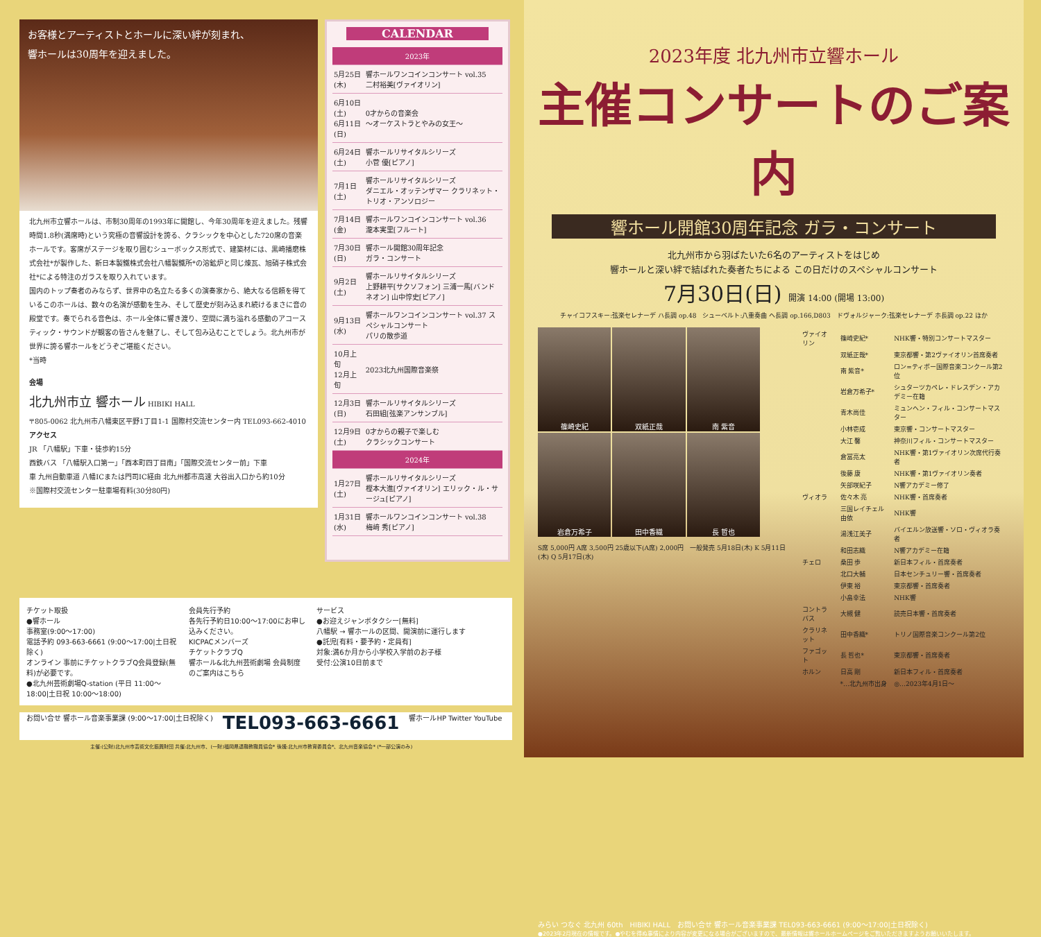お客様とアーティストとホールに深い絆が刻まれ、
響ホールは30周年を迎えました。
北九州市立響ホールは、市制30周年の1993年に開館し、今年30周年を迎えました。残響時間1.8秒(満席時)という究極の音響設計を誇る、クラシックを中心とした720席の音楽ホールです。客席がステージを取り囲むシューボックス形式で、建築材には、黒崎播磨株式会社*が製作した、新日本製鐵株式会社八幡製鐵所*の溶鉱炉と同じ煉瓦、旭硝子株式会社*による特注のガラスを取り入れています。
国内のトップ奏者のみならず、世界中の名立たる多くの演奏家から、絶大なる信頼を得ているこのホールは、数々の名演が感動を生み、そして歴史が刻み込まれ続けるまさに音の殿堂です。奏でられる音色は、ホール全体に響き渡り、空間に満ち溢れる感動のアコースティック・サウンドが観客の皆さんを魅了し、そして包み込むことでしょう。北九州市が世界に誇る響ホールをどうぞご堪能ください。
*当時
会場
北九州市立 響ホール HIBIKI HALL
〒805-0062 北九州市八幡東区平野1丁目1-1 国際村交流センター内 TEL093-662-4010
アクセス
JR 「八幡駅」下車・徒歩約15分
西鉄バス 「八幡駅入口第一」「西本町四丁目南」「国際交流センター前」下車
車 九州自動車道 八幡ICまたは門司IC経由 北九州都市高速 大谷出入口から約10分
※国際村交流センター駐車場有料(30分80円)
CALENDAR
| 2023年 | |
| 5月25日(木) | 響ホールワンコインコンサート vol.35 二村裕美[ヴァイオリン] |
| 6月10日(土) 6月11日(日) | 0才からの音楽会 〜オーケストラとやみの女王〜 |
| 6月24日(土) | 響ホールリサイタルシリーズ 小菅 優[ピアノ] |
| 7月1日(土) | 響ホールリサイタルシリーズ ダニエル・オッテンザマー クラリネット・トリオ・アンソロジー |
| 7月14日(金) | 響ホールワンコインコンサート vol.36 瀧本実里[フルート] |
| 7月30日(日) | 響ホール開館30周年記念 ガラ・コンサート |
| 9月2日(土) | 響ホールリサイタルシリーズ 上野耕平[サクソフォン] 三浦一馬[バンドネオン] 山中惇史[ピアノ] |
| 9月13日(水) | 響ホールワンコインコンサート vol.37 スペシャルコンサート パリの散歩道 |
| 10月上旬 12月上旬 | 2023北九州国際音楽祭 |
| 12月3日(日) | 響ホールリサイタルシリーズ 石田組[弦楽アンサンブル] |
| 12月9日(土) | 0才からの親子で楽しむ クラシックコンサート |
| 2024年 | |
| 1月27日(土) | 響ホールリサイタルシリーズ 樫本大進[ヴァイオリン] エリック・ル・サージュ[ピアノ] |
| 1月31日(水) | 響ホールワンコインコンサート vol.38 梅﨑 秀[ピアノ] |
2023年度 北九州市立響ホール
主催コンサートのご案内
響ホール開館30周年記念 ガラ・コンサート
北九州市から羽ばたいた6名のアーティストをはじめ
響ホールと深い絆で結ばれた奏者たちによる この日だけのスペシャルコンサート
7月30日(日) 開演 14:00 (開場 13:00)
チャイコフスキー:弦楽セレナーデ ハ長調 op.48　シューベルト:八重奏曲 ヘ長調 op.166,D803　ドヴォルジャーク:弦楽セレナーデ ホ長調 op.22 ほか
篠崎史紀
双紙正哉
南 紫音
岩倉万希子
田中香織
長 哲也
S席 5,000円 A席 3,500円 25歳以下(A席) 2,000円　一般発売 5月18日(木) K 5月11日(木) Q 5月17日(水)
| ヴァイオリン | 篠崎史紀* | NHK響・特別コンサートマスター |
| | 双紙正哉* | 東京都響・第2ヴァイオリン首席奏者 |
| | 南 紫音* | ロン=ティボー国際音楽コンクール第2位 |
| | 岩倉万希子* | シュターツカペレ・ドレスデン・アカデミー在籍 |
| | 青木尚佳 | ミュンヘン・フィル・コンサートマスター |
| | 小林壱成 | 東京響・コンサートマスター |
| | 大江 馨 | 神奈川フィル・コンサートマスター |
| | 倉冨亮太 | NHK響・第1ヴァイオリン次席代行奏者 |
| | 後藤 康 | NHK響・第1ヴァイオリン奏者 |
| | 矢部咲紀子 | N響アカデミー修了 |
| ヴィオラ | 佐々木 亮 | NHK響・首席奏者 |
| | 三国レイチェル由依 | NHK響 |
| | 湯浅江美子 | バイエルン放送響・ソロ・ヴィオラ奏者 |
| | 和田志織 | N響アカデミー在籍 |
| チェロ | 桑田 歩 | 新日本フィル・首席奏者 |
| | 北口大輔 | 日本センチュリー響・首席奏者 |
| | 伊東 裕 | 東京都響・首席奏者 |
| | 小畠幸法 | NHK響 |
| コントラバス | 大槻 健 | 読売日本響・首席奏者 |
| クラリネット | 田中香織* | トリノ国際音楽コンクール第2位 |
| ファゴット | 長 哲也* | 東京都響・首席奏者 |
| ホルン | 日高 剛 | 新日本フィル・首席奏者 |
| | *…北九州市出身 | ◎…2023年4月1日〜 |
みらい つなぐ 北九州 60th　HIBIKI HALL　お問い合せ 響ホール音楽事業課 TEL093-663-6661 (9:00〜17:00|土日祝除く)
●2023年2月現在の情報です。●やむを得ぬ事情により内容が変更になる場合がございますので、最新情報は響ホールホームページをご覧いただきますようお願いいたします。
チケット取扱
●響ホール
事務室(9:00〜17:00)
電話予約 093-663-6661 (9:00〜17:00|土日祝除く)
オンライン 事前にチケットクラブQ会員登録(無料)が必要です。
●北九州芸術劇場Q-station (平日 11:00〜18:00|土日祝 10:00〜18:00)
会員先行予約
各先行予約日10:00〜17:00にお申し込みください。
KICPACメンバーズ
チケットクラブQ
響ホール&北九州芸術劇場 会員制度のご案内はこちら
サービス
●お迎えジャンボタクシー[無料]
八幡駅 → 響ホールの区間、開演前に運行します
●託児[有料・要予約・定員有]
対象:満6か月から小学校入学前のお子様
受付:公演10日前まで
お問い合せ 響ホール音楽事業課 (9:00〜17:00|土日祝除く) TEL093-663-6661 響ホールHP Twitter YouTube
主催:(公財)北九州市芸術文化振興財団 共催:北九州市、(一財)福岡県退職教職員協会* 後援:北九州市教育委員会*、北九州音楽協会* (*一部公演のみ)